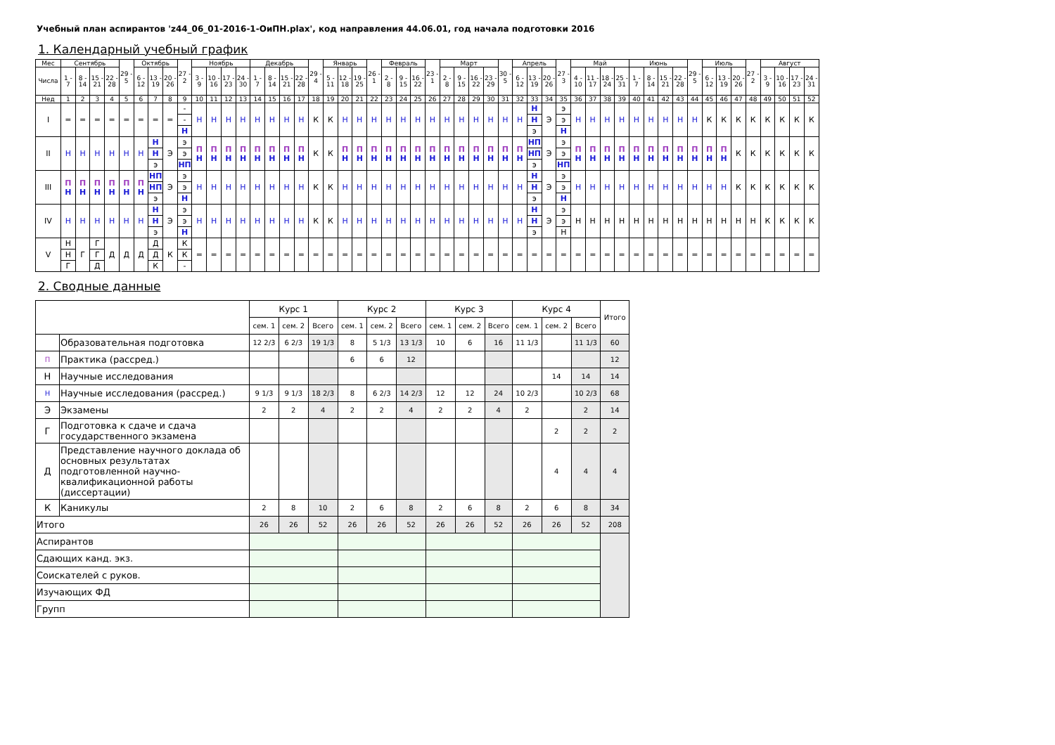Учебный план аспирантов 'z44_06_01-2016-1-ОиПН.plax', код направления 44.06.01, год начала подготовки 2016
1. Календарный учебный график
| Мес | Сентябрь | | | | 29 - 5 | Октябрь | | | 27 - 2 | Ноябрь | | | | Декабрь | | | | 29 - 4 | Январь | | | 26 - 1 | Февраль | | | 23 - 1 | Март | | | | 30 - 5 | Апрель | | | 27 - 3 | Май | | | | Июнь | | | | 29 - 5 | Июль | | | 27 - 2 | Август | | | |
| --- | --- | --- | --- | --- | --- | --- | --- | --- | --- | --- | --- | --- | --- | --- | --- | --- | --- | --- | --- | --- | --- | --- | --- | --- | --- | --- | --- | --- | --- | --- | --- | --- | --- | --- | --- | --- | --- | --- | --- | --- | --- | --- | --- | --- | --- | --- | --- | --- | --- | --- | --- | --- |
| Числа | 1 - 7 | 8 - 14 | 15 - 21 | 22 - 28 | | 6 - 12 | 13 - 19 | 20 - 26 | | 3 - 9 | 10 - 16 | 17 - 23 | 24 - 30 | 1 - 7 | 8 - 14 | 15 - 21 | 22 - 28 | | 5 - 11 | 12 - 18 | 19 - 25 | | 2 - 8 | 9 - 15 | 16 - 22 | | 2 - 8 | 9 - 15 | 16 - 22 | 23 - 29 | | 6 - 12 | 13 - 19 | 20 - 26 | | 4 - 10 | 11 - 17 | 18 - 24 | 25 - 31 | 1 - 7 | 8 - 14 | 15 - 21 | 22 - 28 | | 6 - 12 | 13 - 19 | 20 - 26 | | 3 - 9 | 10 - 16 | 17 - 23 | 24 - 31 |
| Нед | 1 | 2 | 3 | 4 | 5 | 6 | 7 | 8 | 9 | 10 | 11 | 12 | 13 | 14 | 15 | 16 | 17 | 18 | 19 | 20 | 21 | 22 | 23 | 24 | 25 | 26 | 27 | 28 | 29 | 30 | 31 | 32 | 33 | 34 | 35 | 36 | 37 | 38 | 39 | 40 | 41 | 42 | 43 | 44 | 45 | 46 | 47 | 48 | 49 | 50 | 51 | 52 |
| I | = | = | = | = | = | = | = | = | - - Н | Н | Н | Н | Н | Н | Н | Н | Н | К | К | Н | Н | Н | Н | Н | Н | Н | Н | Н | Н | Н | Н | Н | Н Н э | Э | э э Н | Н | Н | Н | Н | Н | Н | Н | Н | Н | К | К | К | К | К | К | К | К |
| II | Н | Н | Н | Н | Н | Н | Н Н э | Э | э э НП | П Н | П Н | П Н | П Н | П Н | П Н | П Н | П Н | К | К | П Н | П Н | П Н | П Н | П Н | П Н | П Н | П Н | П Н | П Н | П Н | П Н | П Н | НП НП э | Э | э э НП | П Н | П Н | П Н | П Н | П Н | П Н | П Н | П Н | П Н | П Н | П Н | К | К | К | К | К | К |
| III | П Н | П Н | П Н | П Н | П Н | П Н | НП НП э | Э | э э Н | Н | Н | Н | Н | Н | Н | Н | Н | К | К | Н | Н | Н | Н | Н | Н | Н | Н | Н | Н | Н | Н | Н | Н Н э | Э | э э Н | Н | Н | Н | Н | Н | Н | Н | Н | Н | Н | Н | К | К | К | К | К | К |
| IV | Н | Н | Н | Н | Н | Н | Н Н э | Э | э э Н | Н | Н | Н | Н | Н | Н | Н | Н | К | К | Н | Н | Н | Н | Н | Н | Н | Н | Н | Н | Н | Н | Н | Н Н э | Э | э э Н | Н | Н | Н | Н | Н | Н | Н | Н | Н | Н | Н | Н | Н | К | К | К | К |
| V | Н Н Г | Г | Г Г Д | Д | Д | Д | Д Д К | К | К К - | = | = | = | = | = | = | = | = | = | = | = | = | = | = | = | = | = | = | = | = | = | = | = | = | = | = | = | = | = | = | = | = | = | = | = | = | = | = | = | = | = | = | = |
2. Сводные данные
| | | Курс 1 | | | Курс 2 | | | Курс 3 | | | Курс 4 | | | Итого |
| --- | --- | --- | --- | --- | --- | --- | --- | --- | --- | --- | --- | --- | --- | --- |
| | | сем. 1 | сем. 2 | Всего | сем. 1 | сем. 2 | Всего | сем. 1 | сем. 2 | Всего | сем. 1 | сем. 2 | Всего | |
| | Образовательная подготовка | 12 2/3 | 6 2/3 | 19 1/3 | 8 | 5 1/3 | 13 1/3 | 10 | 6 | 16 | 11 1/3 | | 11 1/3 | 60 |
| П | Практика (рассред.) | | | | 6 | 6 | 12 | | | | | | | 12 |
| Н | Научные исследования | | | | | | | | | | | 14 | 14 | 14 |
| Н | Научные исследования (рассред.) | 9 1/3 | 9 1/3 | 18 2/3 | 8 | 6 2/3 | 14 2/3 | 12 | 12 | 24 | 10 2/3 | | 10 2/3 | 68 |
| Э | Экзамены | 2 | 2 | 4 | 2 | 2 | 4 | 2 | 2 | 4 | 2 | | 2 | 14 |
| Г | Подготовка к сдаче и сдача государственного экзамена | | | | | | | | | | | 2 | 2 | 2 |
| Д | Представление научного доклада об основных результатах подготовленной научно-квалификационной работы (диссертации) | | | | | | | | | | | 4 | 4 | 4 |
| К | Каникулы | 2 | 8 | 10 | 2 | 6 | 8 | 2 | 6 | 8 | 2 | 6 | 8 | 34 |
| Итого | | 26 | 26 | 52 | 26 | 26 | 52 | 26 | 26 | 52 | 26 | 26 | 52 | 208 |
| Аспирантов | | | | | | | | | | | | | | |
| Сдающих канд. экз. | | | | | | | | | | | | | | |
| Соискателей с руков. | | | | | | | | | | | | | | |
| Изучающих ФД | | | | | | | | | | | | | | |
| Групп | | | | | | | | | | | | | | |